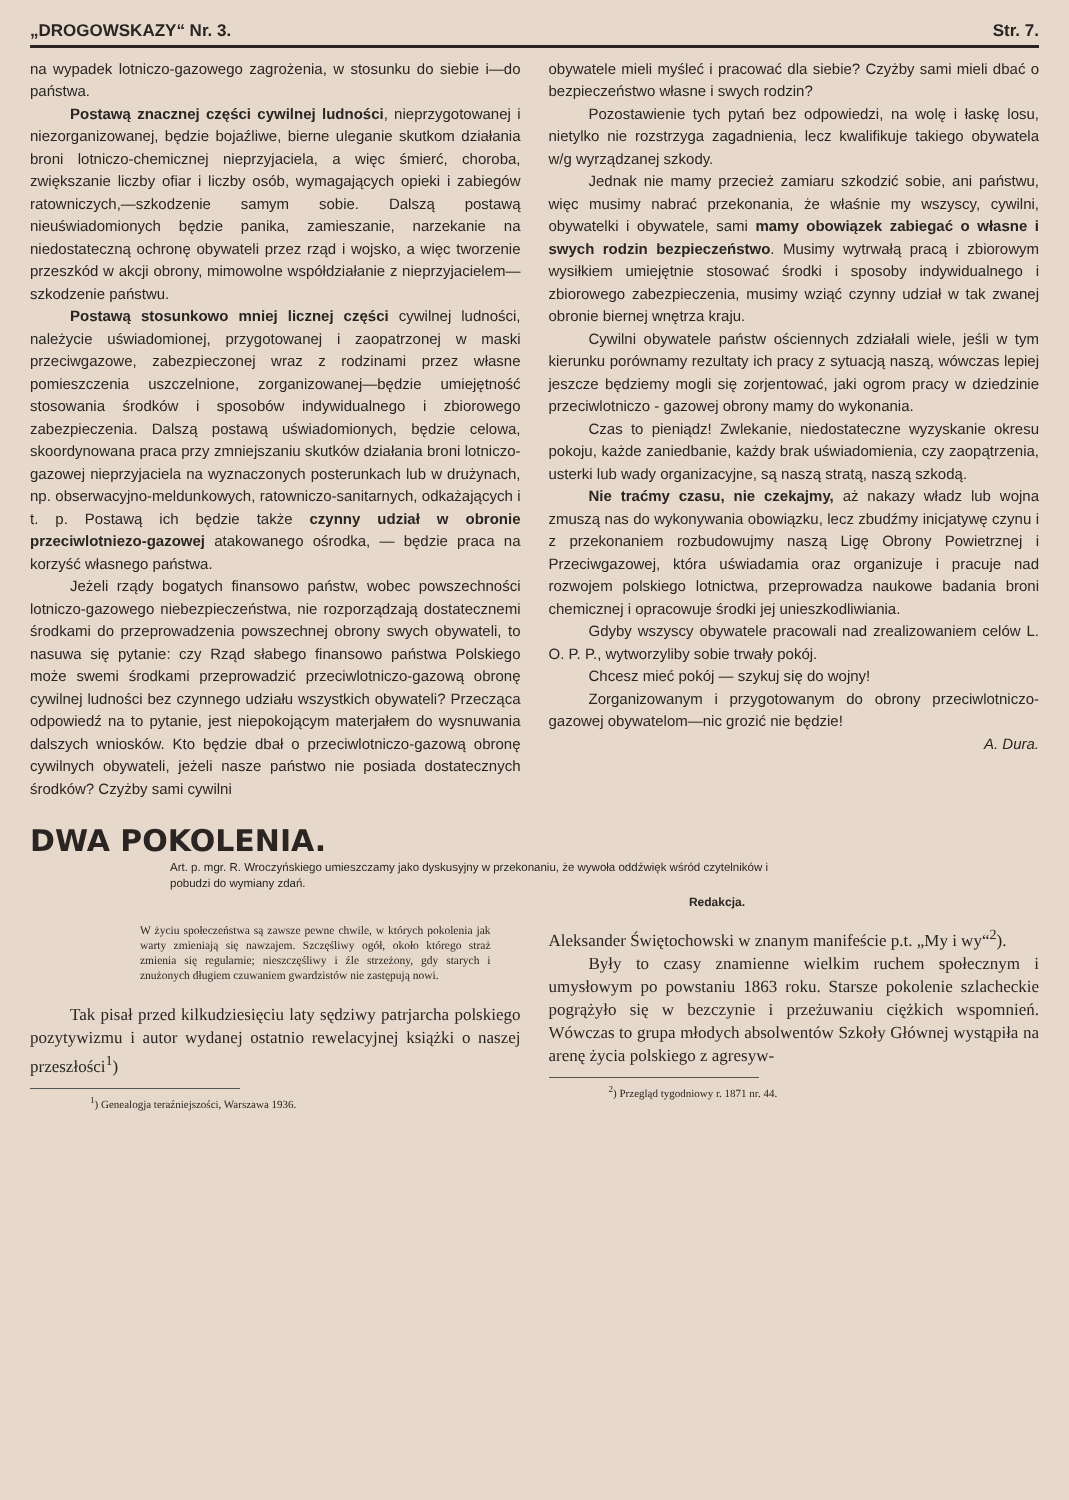„DROGOWSKAZY“ Nr. 3. Str. 7.
na wypadek lotniczo-gazowego zagrożenia, w stosunku do siebie i—do państwa.
Postawą znacznej części cywilnej ludności, nieprzygotowanej i niezorganizowanej, będzie bojaźliwe, bierne uleganie skutkom działania broni lotniczo-chemicznej nieprzyjaciela, a więc śmierć, choroba, zwiększanie liczby ofiar i liczby osób, wymagających opieki i zabiegów ratowniczych,—szkodzenie samym sobie. Dalszą postawą nieuświadomionych będzie panika, zamieszanie, narzekanie na niedostateczną ochronę obywateli przez rząd i wojsko, a więc tworzenie przeszkód w akcji obrony, mimowolne współdziałanie z nieprzyjacielem—szkodzenie państwu.
Postawą stosunkowo mniej licznej części cywilnej ludności, należycie uświadomionej, przygotowanej i zaopatrzonej w maski przeciwgazowe, zabezpieczonej wraz z rodzinami przez własne pomieszczenia uszczelnione, zorganizowanej—będzie umiejętność stosowania środków i sposobów indywidualnego i zbiorowego zabezpieczenia. Dalszą postawą uświadomionych, będzie celowa, skoordynowana praca przy zmniejszaniu skutków działania broni lotniczo-gazowej nieprzyjaciela na wyznaczonych posterunkach lub w drużynach, np. obserwacyjno-meldunkowych, ratowniczo-sanitarnych, odkażających i t. p. Postawą ich będzie także czynny udział w obronie przeciwlotniezo-gazowej atakowanego ośrodka, — będzie praca na korzyść własnego państwa.
Jeżeli rządy bogatych finansowo państw, wobec powszechności lotniczo-gazowego niebezpieczeństwa, nie rozporządzają dostatecznemi środkami do przeprowadzenia powszechnej obrony swych obywateli, to nasuwa się pytanie: czy Rząd słabego finansowo państwa Polskiego może swemi środkami przeprowadzić przeciwlotniczo-gazową obronę cywilnej ludności bez czynnego udziału wszystkich obywateli? Przecząca odpowiedź na to pytanie, jest niepokojącym materjałem do wysnuwania dalszych wniosków. Kto będzie dbał o przeciwlotniczo-gazową obronę cywilnych obywateli, jeżeli nasze państwo nie posiada dostatecznych środków? Czyżby sami cywilni
obywatele mieli myśleć i pracować dla siebie? Czyżby sami mieli dbać o bezpieczeństwo własne i swych rodzin?
Pozostawienie tych pytań bez odpowiedzi, na wolę i łaskę losu, nietylko nie rozstrzyga zagadnienia, lecz kwalifikuje takiego obywatela w/g wyrządzanej szkody.
Jednak nie mamy przecież zamiaru szkodzić sobie, ani państwu, więc musimy nabrać przekonania, że właśnie my wszyscy, cywilni, obywatelki i obywatele, sami mamy obowiązek zabiegać o własne i swych rodzin bezpieczeństwo. Musimy wytrwałą pracą i zbiorowym wysiłkiem umiejętnie stosować środki i sposoby indywidualnego i zbiorowego zabezpieczenia, musimy wziąć czynny udział w tak zwanej obronie biernej wnętrza kraju.
Cywilni obywatele państw ościennych zdziałali wiele, jeśli w tym kierunku porównamy rezultaty ich pracy z sytuacją naszą, wówczas lepiej jeszcze będziemy mogli się zorjentować, jaki ogrom pracy w dziedzinie przeciwlotniczo - gazowej obrony mamy do wykonania.
Czas to pieniądz! Zwlekanie, niedostateczne wyzyskanie okresu pokoju, każde zaniedbanie, każdy brak uświadomienia, czy zaopątrzenia, usterki lub wady organizacyjne, są naszą stratą, naszą szkodą.
Nie traćmy czasu, nie czekajmy, aż nakazy władz lub wojna zmuszą nas do wykonywania obowiązku, lecz zbudźmy inicjatywę czynu i z przekonaniem rozbudowujmy naszą Ligę Obrony Powietrznej i Przeciwgazowej, która uświadamia oraz organizuje i pracuje nad rozwojem polskiego lotnictwa, przeprowadza naukowe badania broni chemicznej i opracowuje środki jej unieszkodliwiania.
Gdyby wszyscy obywatele pracowali nad zrealizowaniem celów L. O. P. P., wytworzyliby sobie trwały pokój.
Chcesz mieć pokój — szykuj się do wojny!
Zorganizowanym i przygotowanym do obrony przeciwlotniczo-gazowej obywatelom—nic grozić nie będzie!
A. Dura.
DWA POKOLENIA.
Art. p. mgr. R. Wroczyńskiego umieszczamy jako dyskusyjny w przekonaniu, że wywoła oddźwięk wśród czytelników i pobudzi do wymiany zdań.
Redakcja.
W życiu społeczeństwa są zawsze pewne chwile, w których pokolenia jak warty zmieniają się nawzajem. Szczęśliwy ogół, około którego straż zmienia się regularnie; nieszczęśliwy i źle strzeżony, gdy starych i znużonych długiem czuwaniem gwardzistów nie zastępują nowi.
Tak pisał przed kilkudziesięciu laty sędziwy patrjarcha polskiego pozytywizmu i autor wydanej ostatnio rewelacyjnej książki o naszej przeszłości<sup>1</sup>)
<sup>1</sup>) Genealogja teraźniejszości, Warszawa 1936.
Aleksander Świętochowski w znanym manifeście p.t. „My i wy“<sup>2</sup>).
Były to czasy znamienne wielkim ruchem społecznym i umysłowym po powstaniu 1863 roku. Starsze pokolenie szlacheckie pogrążyło się w bezczynie i przeżuwaniu ciężkich wspomnień. Wówczas to grupa młodych absolwentów Szkoły Głównej wystąpiła na arenę życia polskiego z agresyw-
<sup>2</sup>) Przegląd tygodniowy r. 1871 nr. 44.